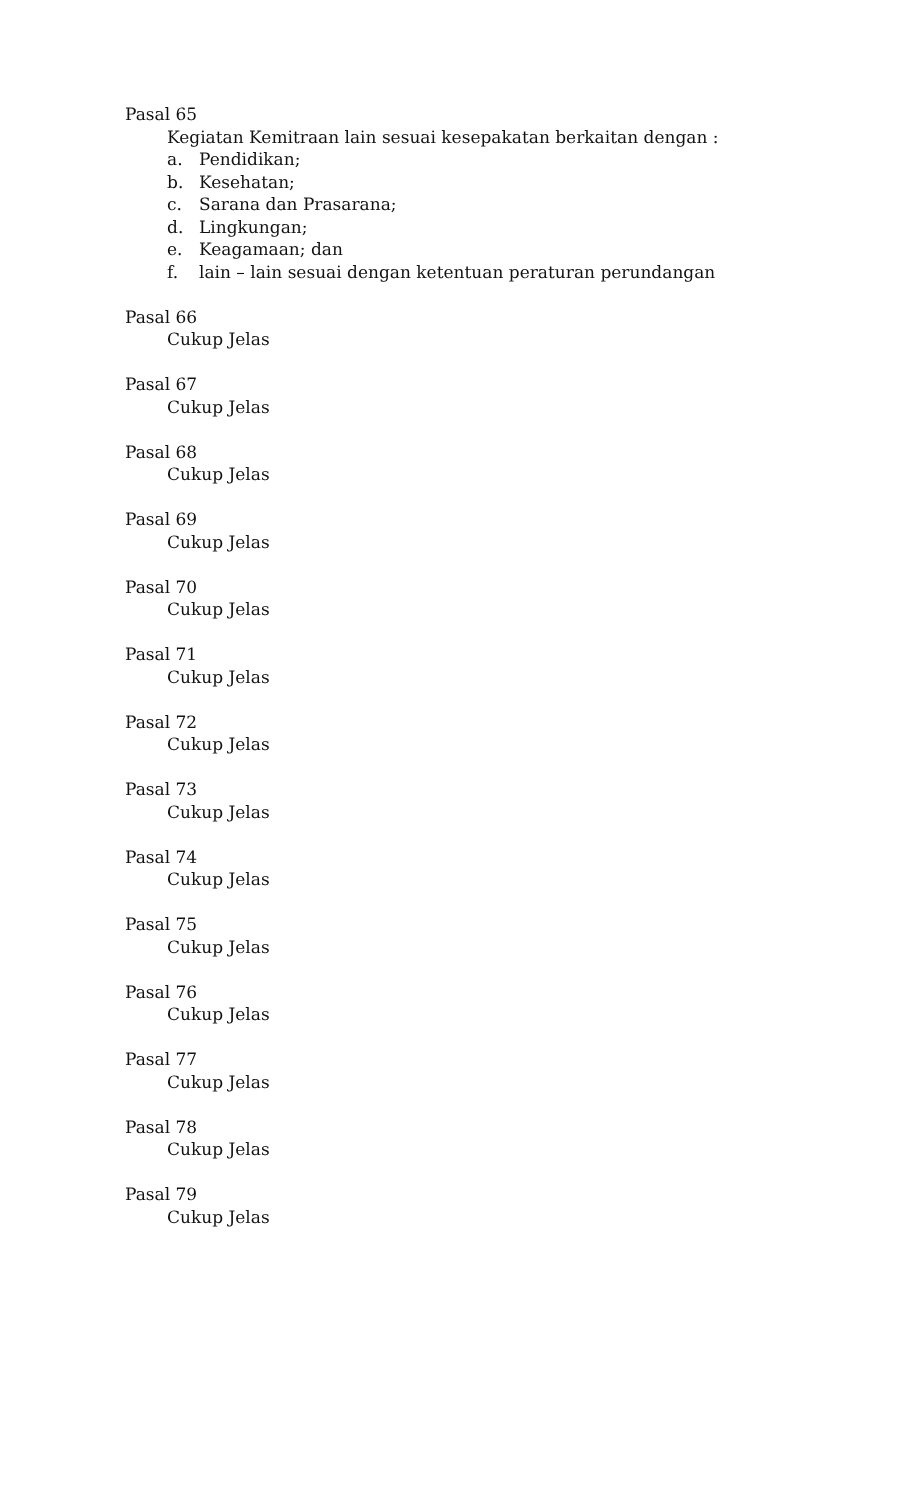Pasal 65
Kegiatan Kemitraan lain sesuai kesepakatan berkaitan dengan :
a. Pendidikan;
b. Kesehatan;
c. Sarana dan Prasarana;
d. Lingkungan;
e. Keagamaan; dan
f. lain – lain sesuai dengan ketentuan peraturan perundangan
Pasal 66
Cukup Jelas
Pasal 67
Cukup Jelas
Pasal 68
Cukup Jelas
Pasal 69
Cukup Jelas
Pasal 70
Cukup Jelas
Pasal 71
Cukup Jelas
Pasal 72
Cukup Jelas
Pasal 73
Cukup Jelas
Pasal 74
Cukup Jelas
Pasal 75
Cukup Jelas
Pasal 76
Cukup Jelas
Pasal 77
Cukup Jelas
Pasal 78
Cukup Jelas
Pasal 79
Cukup Jelas